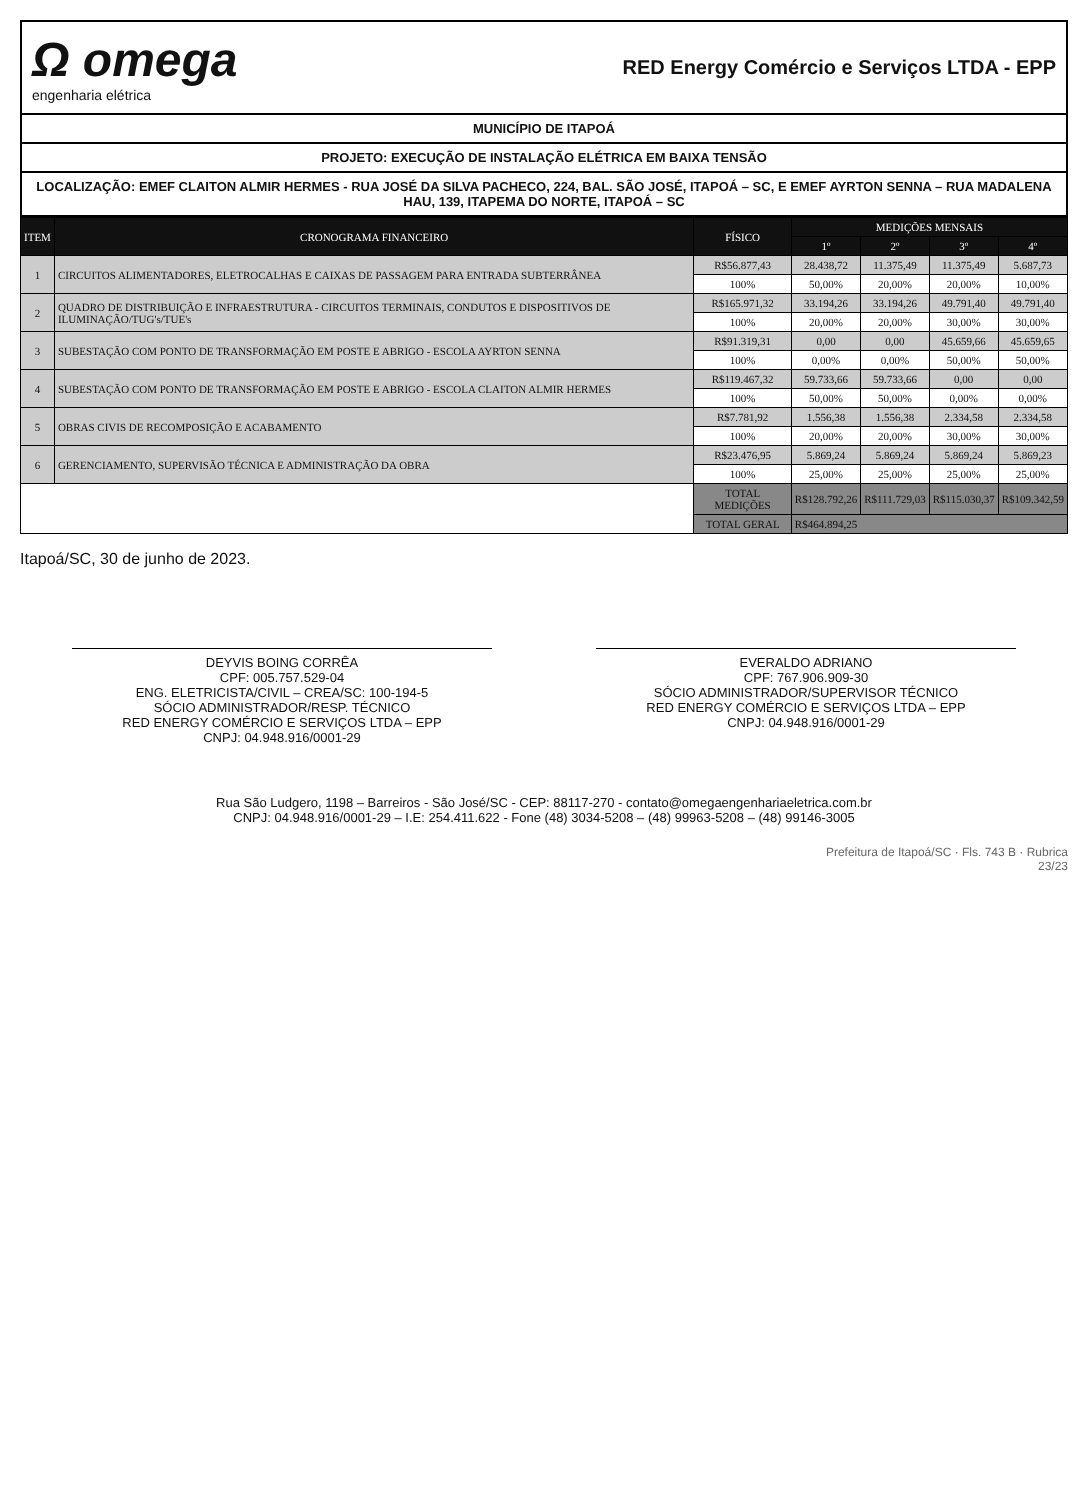Ω omega
engenharia elétrica
RED Energy Comércio e Serviços LTDA - EPP
MUNICÍPIO DE ITAPOÁ
PROJETO: EXECUÇÃO DE INSTALAÇÃO ELÉTRICA EM BAIXA TENSÃO
LOCALIZAÇÃO: EMEF CLAITON ALMIR HERMES - RUA JOSÉ DA SILVA PACHECO, 224, BAL. SÃO JOSÉ, ITAPOÁ – SC, E EMEF AYRTON SENNA – RUA MADALENA HAU, 139, ITAPEMA DO NORTE, ITAPOÁ – SC
| ITEM | CRONOGRAMA FINANCEIRO | FÍSICO | MEDIÇÕES MENSAIS | | | |
| --- | --- | --- | --- | --- | --- | --- |
| | | | 1º | 2º | 3º | 4º |
| 1 | CIRCUITOS ALIMENTADORES, ELETROCALHAS E CAIXAS DE PASSAGEM PARA ENTRADA SUBTERRÂNEA | R$56.877,43 | 28.438,72 | 11.375,49 | 11.375,49 | 5.687,73 |
| | | 100% | 50,00% | 20,00% | 20,00% | 10,00% |
| 2 | QUADRO DE DISTRIBUIÇÃO E INFRAESTRUTURA - CIRCUITOS TERMINAIS, CONDUTOS E DISPOSITIVOS DE ILUMINAÇÃO/TUG's/TUE's | R$165.971,32 | 33.194,26 | 33.194,26 | 49.791,40 | 49.791,40 |
| | | 100% | 20,00% | 20,00% | 30,00% | 30,00% |
| 3 | SUBESTAÇÃO COM PONTO DE TRANSFORMAÇÃO EM POSTE E ABRIGO - ESCOLA AYRTON SENNA | R$91.319,31 | 0,00 | 0,00 | 45.659,66 | 45.659,65 |
| | | 100% | 0,00% | 0,00% | 50,00% | 50,00% |
| 4 | SUBESTAÇÃO COM PONTO DE TRANSFORMAÇÃO EM POSTE E ABRIGO - ESCOLA CLAITON ALMIR HERMES | R$119.467,32 | 59.733,66 | 59.733,66 | 0,00 | 0,00 |
| | | 100% | 50,00% | 50,00% | 0,00% | 0,00% |
| 5 | OBRAS CIVIS DE RECOMPOSIÇÃO E ACABAMENTO | R$7.781,92 | 1.556,38 | 1.556,38 | 2.334,58 | 2.334,58 |
| | | 100% | 20,00% | 20,00% | 30,00% | 30,00% |
| 6 | GERENCIAMENTO, SUPERVISÃO TÉCNICA E ADMINISTRAÇÃO DA OBRA | R$23.476,95 | 5.869,24 | 5.869,24 | 5.869,24 | 5.869,23 |
| | | 100% | 25,00% | 25,00% | 25,00% | 25,00% |
| | | TOTAL MEDIÇÕES | R$128.792,26 | R$111.729,03 | R$115.030,37 | R$109.342,59 |
| | | TOTAL GERAL | R$464.894,25 | | | |
Itapoá/SC, 30 de junho de 2023.
DEYVIS BOING CORRÊA
CPF: 005.757.529-04
ENG. ELETRICISTA/CIVIL – CREA/SC: 100-194-5
SÓCIO ADMINISTRADOR/RESP. TÉCNICO
RED ENERGY COMÉRCIO E SERVIÇOS LTDA – EPP
CNPJ: 04.948.916/0001-29
EVERALDO ADRIANO
CPF: 767.906.909-30
SÓCIO ADMINISTRADOR/SUPERVISOR TÉCNICO
RED ENERGY COMÉRCIO E SERVIÇOS LTDA – EPP
CNPJ: 04.948.916/0001-29
Rua São Ludgero, 1198 – Barreiros - São José/SC - CEP: 88117-270 - contato@omegaengenhariaeletrica.com.br
CNPJ: 04.948.916/0001-29 – I.E: 254.411.622 - Fone (48) 3034-5208 – (48) 99963-5208 – (48) 99146-3005
Prefeitura de Itapoá/SC · Fls. 743 B · Rubrica
23/23